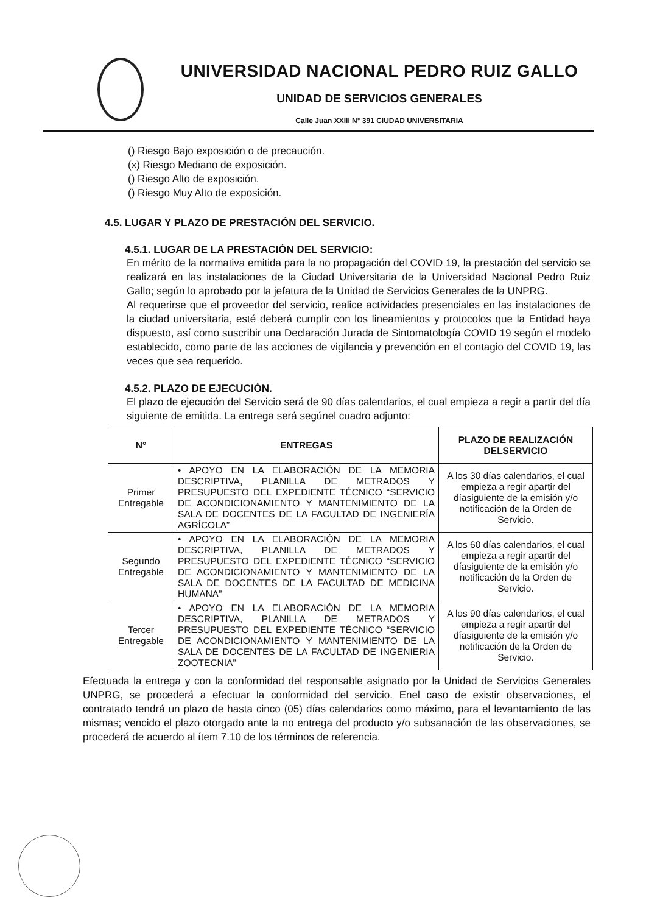UNIVERSIDAD NACIONAL PEDRO RUIZ GALLO
UNIDAD DE SERVICIOS GENERALES
Calle Juan XXIII N° 391 CIUDAD UNIVERSITARIA
() Riesgo Bajo exposición o de precaución.
(x) Riesgo Mediano de exposición.
() Riesgo Alto de exposición.
() Riesgo Muy Alto de exposición.
4.5. LUGAR Y PLAZO DE PRESTACIÓN DEL SERVICIO.
4.5.1. LUGAR DE LA PRESTACIÓN DEL SERVICIO:
En mérito de la normativa emitida para la no propagación del COVID 19, la prestación del servicio se realizará en las instalaciones de la Ciudad Universitaria de la Universidad Nacional Pedro Ruiz Gallo; según lo aprobado por la jefatura de la Unidad de Servicios Generales de la UNPRG.
Al requerirse que el proveedor del servicio, realice actividades presenciales en las instalaciones de la ciudad universitaria, esté deberá cumplir con los lineamientos y protocolos que la Entidad haya dispuesto, así como suscribir una Declaración Jurada de Sintomatología COVID 19 según el modelo establecido, como parte de las acciones de vigilancia y prevención en el contagio del COVID 19, las veces que sea requerido.
4.5.2. PLAZO DE EJECUCIÓN.
El plazo de ejecución del Servicio será de 90 días calendarios, el cual empieza a regir a partir del día siguiente de emitida. La entrega será segúnel cuadro adjunto:
| N° | ENTREGAS | PLAZO DE REALIZACIÓN DELSERVICIO |
| --- | --- | --- |
| Primer Entregable | • APOYO EN LA ELABORACIÓN DE LA MEMORIA DESCRIPTIVA, PLANILLA DE METRADOS Y PRESUPUESTO DEL EXPEDIENTE TÉCNICO “SERVICIO DE ACONDICIONAMIENTO Y MANTENIMIENTO DE LA SALA DE DOCENTES DE LA FACULTAD DE INGENIERÍA AGRÍCOLA” | A los 30 días calendarios, el cual empieza a regir apartir del díasiguiente de la emisión y/o notificación de la Orden de Servicio. |
| Segundo Entregable | • APOYO EN LA ELABORACIÓN DE LA MEMORIA DESCRIPTIVA, PLANILLA DE METRADOS Y PRESUPUESTO DEL EXPEDIENTE TÉCNICO “SERVICIO DE ACONDICIONAMIENTO Y MANTENIMIENTO DE LA SALA DE DOCENTES DE LA FACULTAD DE MEDICINA HUMANA” | A los 60 días calendarios, el cual empieza a regir apartir del díasiguiente de la emisión y/o notificación de la Orden de Servicio. |
| Tercer Entregable | • APOYO EN LA ELABORACIÓN DE LA MEMORIA DESCRIPTIVA, PLANILLA DE METRADOS Y PRESUPUESTO DEL EXPEDIENTE TÉCNICO “SERVICIO DE ACONDICIONAMIENTO Y MANTENIMIENTO DE LA SALA DE DOCENTES DE LA FACULTAD DE INGENIERIA ZOOTECNIA” | A los 90 días calendarios, el cual empieza a regir apartir del díasiguiente de la emisión y/o notificación de la Orden de Servicio. |
Efectuada la entrega y con la conformidad del responsable asignado por la Unidad de Servicios Generales UNPRG, se procederá a efectuar la conformidad del servicio. Enel caso de existir observaciones, el contratado tendrá un plazo de hasta cinco (05) días calendarios como máximo, para el levantamiento de las mismas; vencido el plazo otorgado ante la no entrega del producto y/o subsanación de las observaciones, se procederá de acuerdo al ítem 7.10 de los términos de referencia.